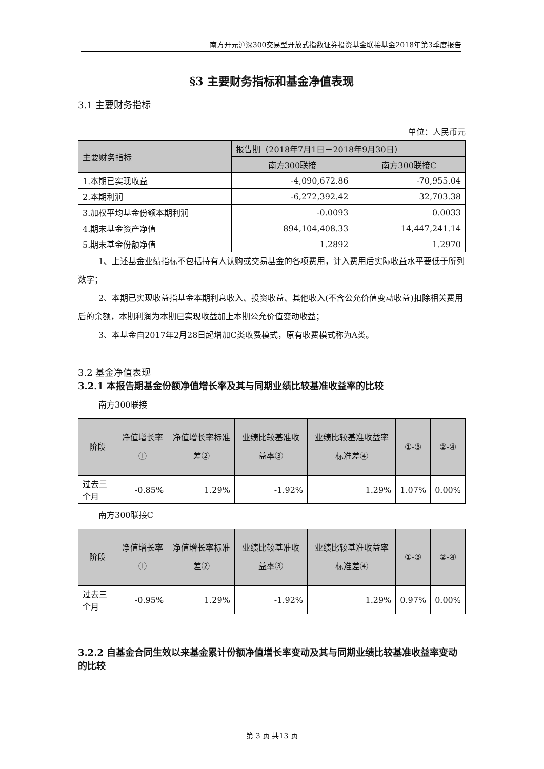南方开元沪深300交易型开放式指数证券投资基金联接基金2018年第3季度报告
§3 主要财务指标和基金净值表现
3.1 主要财务指标
单位：人民币元
| 主要财务指标 | 报告期（2018年7月1日－2018年9月30日） | |
| --- | --- | --- |
| | 南方300联接 | 南方300联接C |
| 1.本期已实现收益 | -4,090,672.86 | -70,955.04 |
| 2.本期利润 | -6,272,392.42 | 32,703.38 |
| 3.加权平均基金份额本期利润 | -0.0093 | 0.0033 |
| 4.期末基金资产净值 | 894,104,408.33 | 14,447,241.14 |
| 5.期末基金份额净值 | 1.2892 | 1.2970 |
1、上述基金业绩指标不包括持有人认购或交易基金的各项费用，计入费用后实际收益水平要低于所列数字；
2、本期已实现收益指基金本期利息收入、投资收益、其他收入(不含公允价值变动收益)扣除相关费用后的余额，本期利润为本期已实现收益加上本期公允价值变动收益；
3、本基金自2017年2月28日起增加C类收费模式，原有收费模式称为A类。
3.2 基金净值表现
3.2.1 本报告期基金份额净值增长率及其与同期业绩比较基准收益率的比较
南方300联接
| 阶段 | 净值增长率① | 净值增长率标准差② | 业绩比较基准收益率③ | 业绩比较基准收益率标准差④ | ①-③ | ②-④ |
| --- | --- | --- | --- | --- | --- | --- |
| 过去三个月 | -0.85% | 1.29% | -1.92% | 1.29% | 1.07% | 0.00% |
南方300联接C
| 阶段 | 净值增长率① | 净值增长率标准差② | 业绩比较基准收益率③ | 业绩比较基准收益率标准差④ | ①-③ | ②-④ |
| --- | --- | --- | --- | --- | --- | --- |
| 过去三个月 | -0.95% | 1.29% | -1.92% | 1.29% | 0.97% | 0.00% |
3.2.2 自基金合同生效以来基金累计份额净值增长率变动及其与同期业绩比较基准收益率变动的比较
第 3 页 共13 页